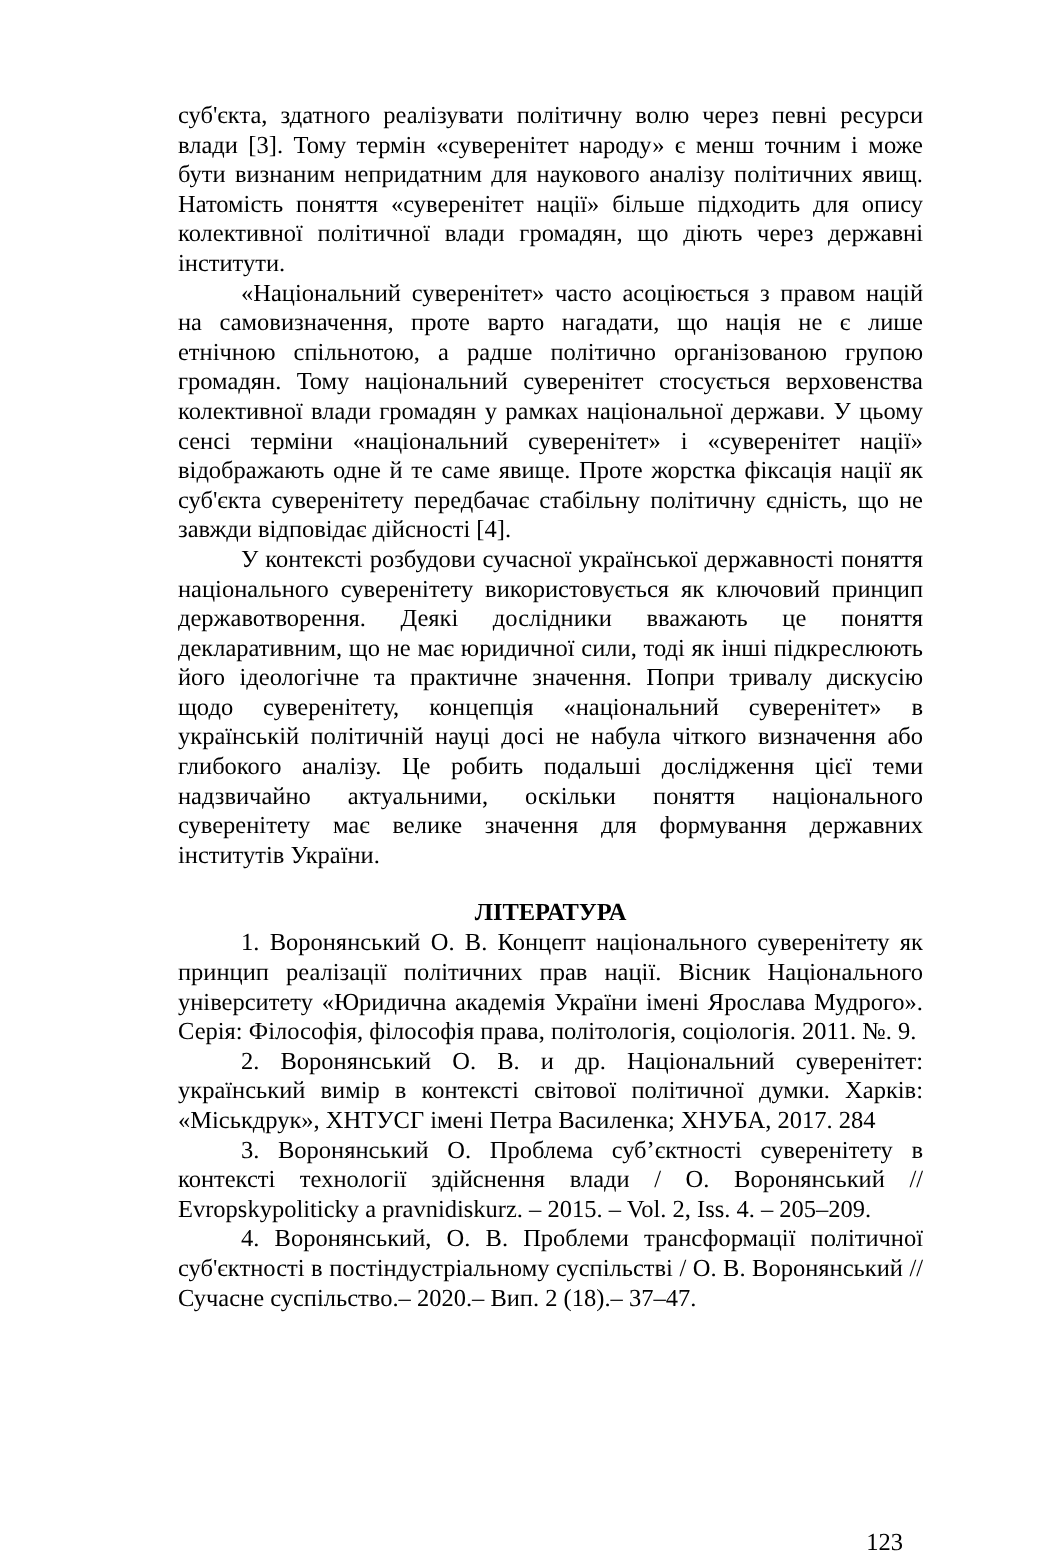суб'єкта, здатного реалізувати політичну волю через певні ресурси влади [3]. Тому термін «суверенітет народу» є менш точним і може бути визнаним непридатним для наукового аналізу політичних явищ. Натомість поняття «суверенітет нації» більше підходить для опису колективної політичної влади громадян, що діють через державні інститути.
«Національний суверенітет» часто асоціюється з правом націй на самовизначення, проте варто нагадати, що нація не є лише етнічною спільнотою, а радше політично організованою групою громадян. Тому національний суверенітет стосується верховенства колективної влади громадян у рамках національної держави. У цьому сенсі терміни «національний суверенітет» і «суверенітет нації» відображають одне й те саме явище. Проте жорстка фіксація нації як суб'єкта суверенітету передбачає стабільну політичну єдність, що не завжди відповідає дійсності [4].
У контексті розбудови сучасної української державності поняття національного суверенітету використовується як ключовий принцип державотворення. Деякі дослідники вважають це поняття декларативним, що не має юридичної сили, тоді як інші підкреслюють його ідеологічне та практичне значення. Попри тривалу дискусію щодо суверенітету, концепція «національний суверенітет» в українській політичній науці досі не набула чіткого визначення або глибокого аналізу. Це робить подальші дослідження цієї теми надзвичайно актуальними, оскільки поняття національного суверенітету має велике значення для формування державних інститутів України.
ЛІТЕРАТУРА
1. Воронянський О. В. Концепт національного суверенітету як принцип реалізації політичних прав нації. Вісник Національного університету «Юридична академія України імені Ярослава Мудрого». Серія: Філософія, філософія права, політологія, соціологія. 2011. №. 9.
2. Воронянський О. В. и др. Національний суверенітет: український вимір в контексті світової політичної думки. Харків: «Міськдрук», ХНТУСГ імені Петра Василенка; ХНУБА, 2017. 284
3. Воронянський О. Проблема суб’єктності суверенітету в контексті технології здійснення влади / О. Воронянський // Evropskypoliticky a pravnidiskurz. – 2015. – Vol. 2, Iss. 4. – 205–209.
4. Воронянський, О. В. Проблеми трансформації політичної суб'єктності в постіндустріальному суспільстві / О. В. Воронянський // Сучасне суспільство.– 2020.– Вип. 2 (18).– 37–47.
123